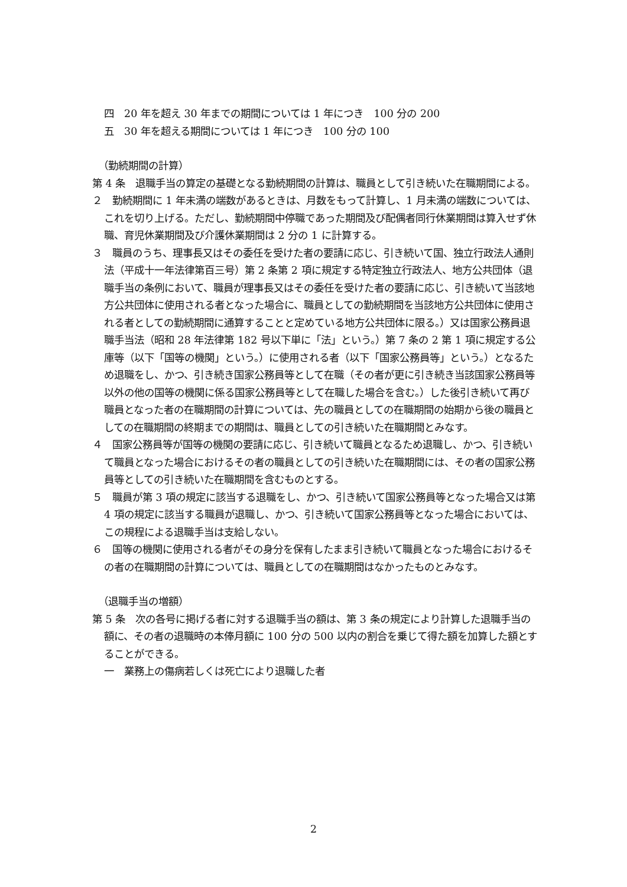四　20 年を超え 30 年までの期間については 1 年につき　100 分の 200
五　30 年を超える期間については 1 年につき　100 分の 100
（勤続期間の計算）
第 4 条　退職手当の算定の基礎となる勤続期間の計算は、職員として引き続いた在職期間による。
２　勤続期間に 1 年未満の端数があるときは、月数をもって計算し、1 月未満の端数については、これを切り上げる。ただし、勤続期間中停職であった期間及び配偶者同行休業期間は算入せず休職、育児休業期間及び介護休業期間は 2 分の 1 に計算する。
３　職員のうち、理事長又はその委任を受けた者の要請に応じ、引き続いて国、独立行政法人通則法（平成十一年法律第百三号）第 2 条第 2 項に規定する特定独立行政法人、地方公共団体（退職手当の条例において、職員が理事長又はその委任を受けた者の要請に応じ、引き続いて当該地方公共団体に使用される者となった場合に、職員としての勤続期間を当該地方公共団体に使用される者としての勤続期間に通算することと定めている地方公共団体に限る。）又は国家公務員退職手当法（昭和 28 年法律第 182 号以下単に「法」という。）第 7 条の 2 第 1 項に規定する公庫等（以下「国等の機関」という。）に使用される者（以下「国家公務員等」という。）となるため退職をし、かつ、引き続き国家公務員等として在職（その者が更に引き続き当該国家公務員等以外の他の国等の機関に係る国家公務員等として在職した場合を含む。）した後引き続いて再び職員となった者の在職期間の計算については、先の職員としての在職期間の始期から後の職員としての在職期間の終期までの期間は、職員としての引き続いた在職期間とみなす。
４　国家公務員等が国等の機関の要請に応じ、引き続いて職員となるため退職し、かつ、引き続いて職員となった場合におけるその者の職員としての引き続いた在職期間には、その者の国家公務員等としての引き続いた在職期間を含むものとする。
５　職員が第 3 項の規定に該当する退職をし、かつ、引き続いて国家公務員等となった場合又は第 4 項の規定に該当する職員が退職し、かつ、引き続いて国家公務員等となった場合においては、この規程による退職手当は支給しない。
６　国等の機関に使用される者がその身分を保有したまま引き続いて職員となった場合におけるその者の在職期間の計算については、職員としての在職期間はなかったものとみなす。
（退職手当の増額）
第 5 条　次の各号に掲げる者に対する退職手当の額は、第 3 条の規定により計算した退職手当の額に、その者の退職時の本俸月額に 100 分の 500 以内の割合を乗じて得た額を加算した額とすることができる。
一　業務上の傷病若しくは死亡により退職した者
2